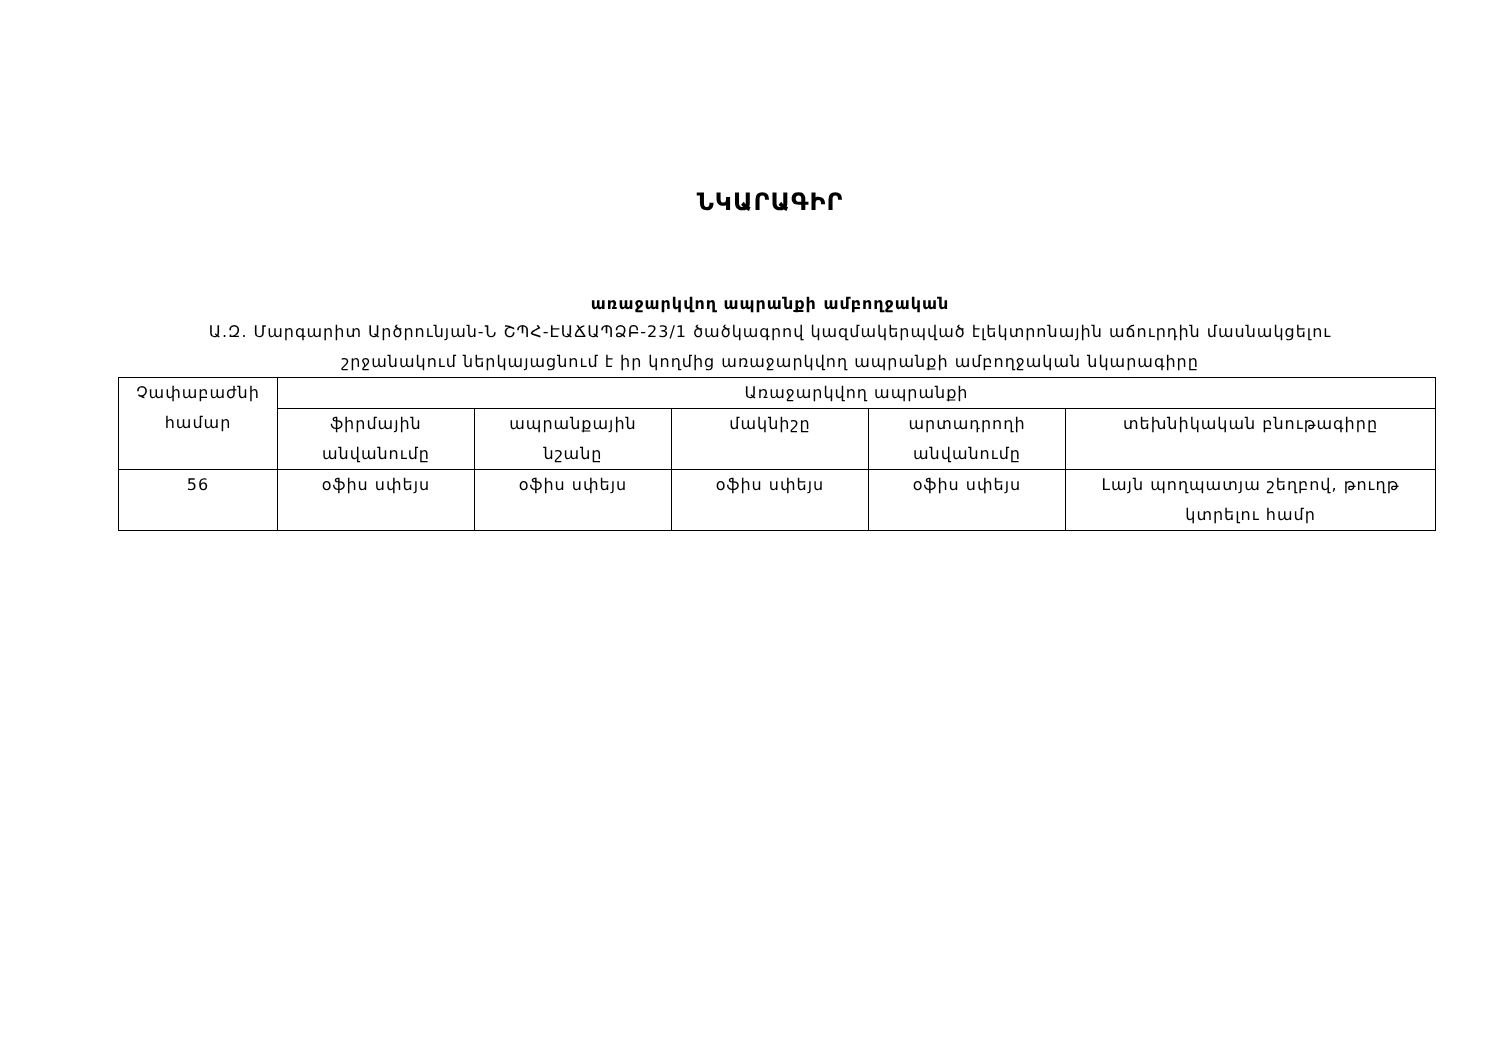ՆԿԱՐԱԳԻՐ
առաջարկվող ապրանքի ամբողջական
Ա.Զ. Մարգարիտ Արծրունյան-Ն ՇՊՀ-ԷԱՃԱՊՁԲ-23/1 ծածկագրով կազմակերպված էլեկտրոնային աճուրդին մասնակցելու շրջանակում ներկայացնում է իր կողմից առաջարկվող ապրանքի ամբողջական նկարագիրը
| Չափաբաժնի համար | Առաջարկվող ապրանքի | | | | |
| | ֆիրմային անվանումը | ապրանքային նշանը | մակնիշը | արտադրողի անվանումը | տեխնիկական բնութագիրը |
| 56 | օֆիս սփեյս | օֆիս սփեյս | օֆիս սփեյս | օֆիս սփեյս | Լայն պողպատյա շեղբով, թուղթ կտրելու համր |